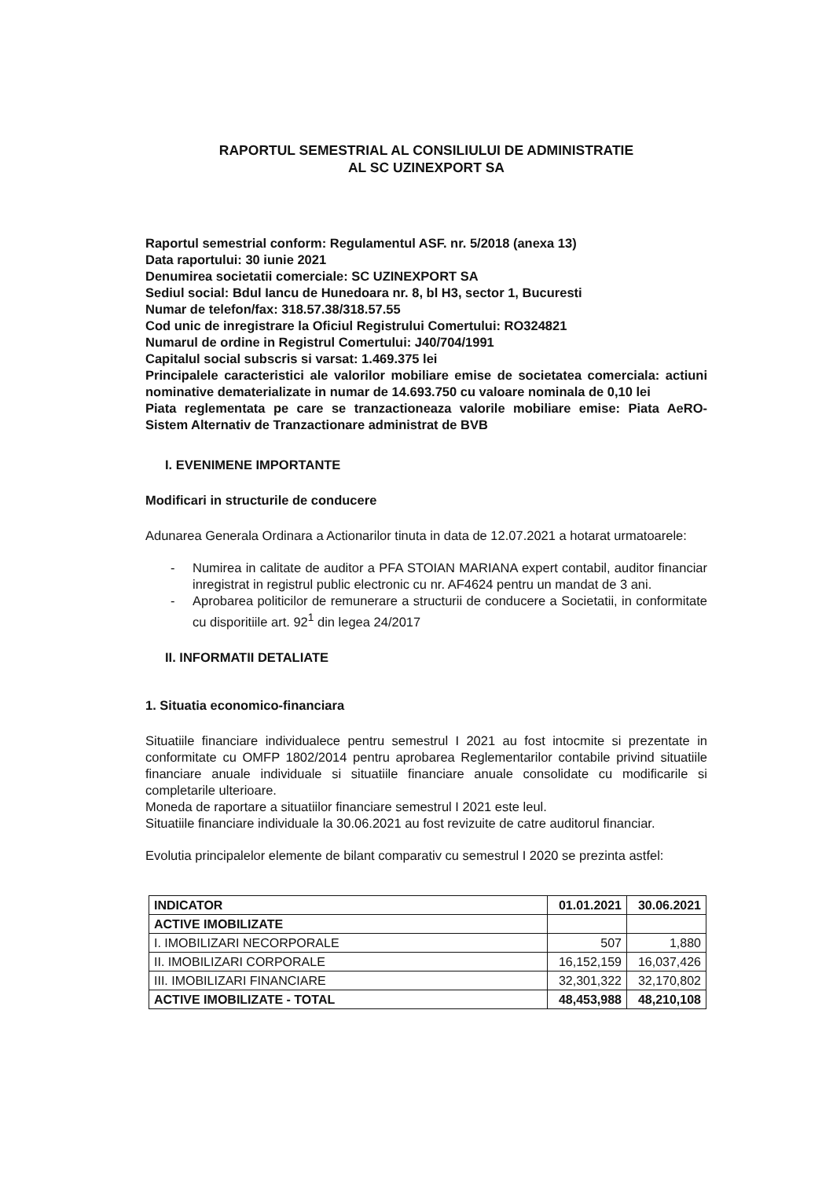RAPORTUL SEMESTRIAL AL CONSILIULUI DE ADMINISTRATIE
AL SC UZINEXPORT SA
Raportul semestrial conform: Regulamentul ASF. nr. 5/2018 (anexa 13)
Data raportului: 30 iunie 2021
Denumirea societatii comerciale: SC UZINEXPORT SA
Sediul social: Bdul Iancu de Hunedoara nr. 8, bl H3, sector 1, Bucuresti
Numar de telefon/fax: 318.57.38/318.57.55
Cod unic de inregistrare la Oficiul Registrului Comertului: RO324821
Numarul de ordine in Registrul Comertului: J40/704/1991
Capitalul social subscris si varsat: 1.469.375 lei
Principalele caracteristici ale valorilor mobiliare emise de societatea comerciala: actiuni nominative dematerializate in numar de 14.693.750 cu valoare nominala de 0,10 lei
Piata reglementata pe care se tranzactioneaza valorile mobiliare emise: Piata AeRO- Sistem Alternativ de Tranzactionare administrat de BVB
I. EVENIMENE IMPORTANTE
Modificari in structurile de conducere
Adunarea Generala Ordinara a Actionarilor tinuta in data de 12.07.2021 a hotarat urmatoarele:
- Numirea in calitate de auditor a PFA STOIAN MARIANA expert contabil, auditor financiar inregistrat in registrul public electronic cu nr. AF4624 pentru un mandat de 3 ani.
- Aprobarea politicilor de remunerare a structurii de conducere a Societatii, in conformitate cu disporitiile art. 92<sup>1</sup> din legea 24/2017
II. INFORMATII DETALIATE
1. Situatia economico-financiara
Situatiile financiare individualece pentru semestrul I 2021 au fost intocmite si prezentate in conformitate cu OMFP 1802/2014 pentru aprobarea Reglementarilor contabile privind situatiile financiare anuale individuale si situatiile financiare anuale consolidate cu modificarile si completarile ulterioare.
Moneda de raportare a situatiilor financiare semestrul I 2021 este leul.
Situatiile financiare individuale la 30.06.2021 au fost revizuite de catre auditorul financiar.
Evolutia principalelor elemente de bilant comparativ cu semestrul I 2020 se prezinta astfel:
| INDICATOR | 01.01.2021 | 30.06.2021 |
| --- | --- | --- |
| ACTIVE IMOBILIZATE | | |
| I. IMOBILIZARI NECORPORALE | 507 | 1,880 |
| II. IMOBILIZARI CORPORALE | 16,152,159 | 16,037,426 |
| III. IMOBILIZARI FINANCIARE | 32,301,322 | 32,170,802 |
| ACTIVE IMOBILIZATE - TOTAL | 48,453,988 | 48,210,108 |